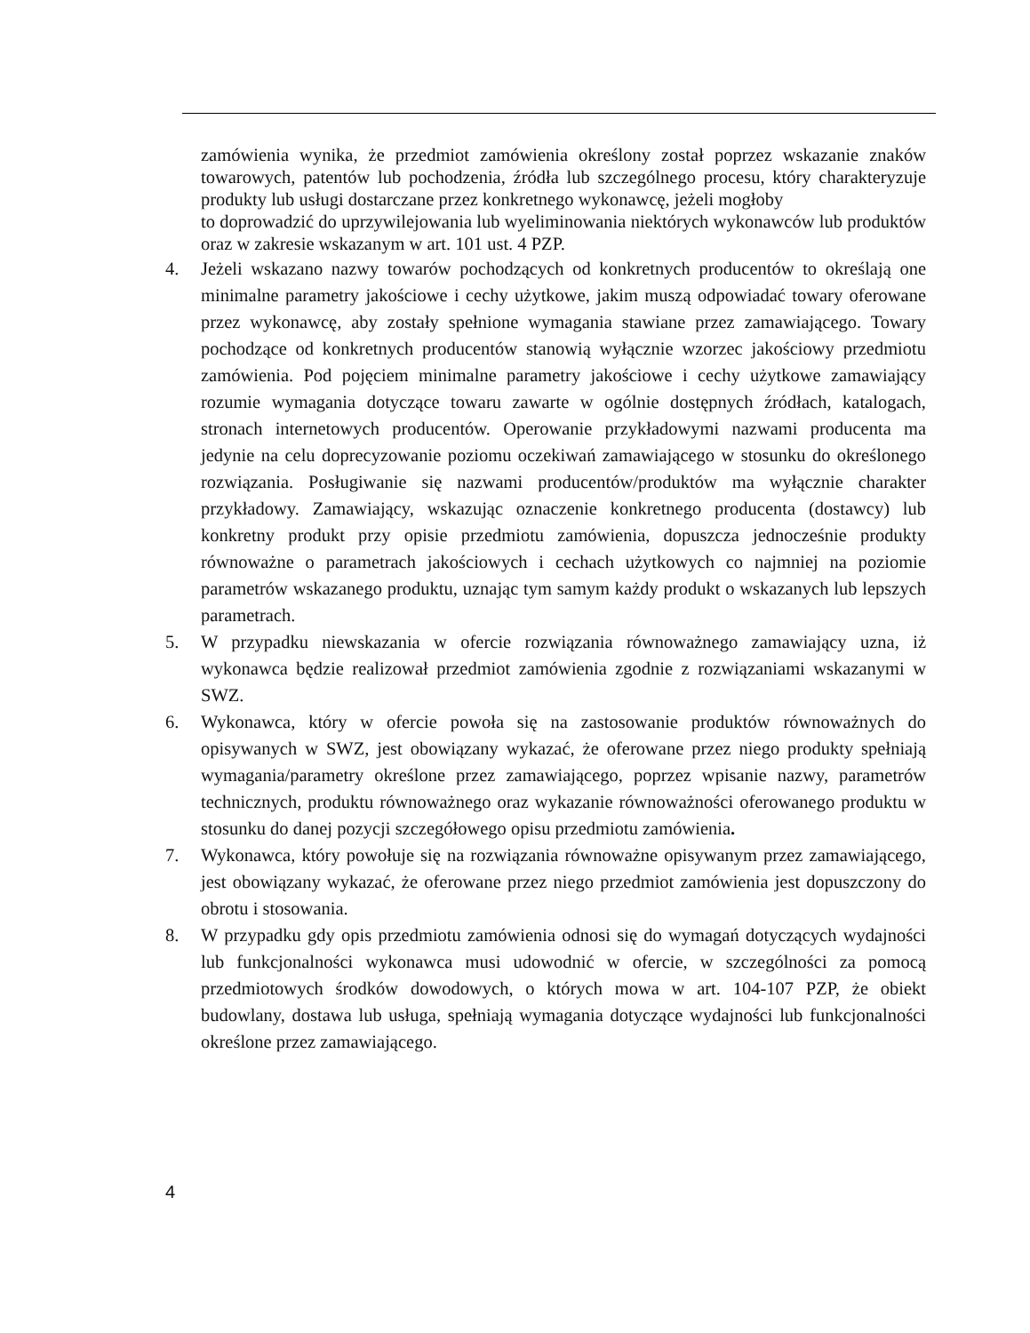zamówienia wynika, że przedmiot zamówienia określony został poprzez wskazanie znaków towarowych, patentów lub pochodzenia, źródła lub szczególnego procesu, który charakteryzuje produkty lub usługi dostarczane przez konkretnego wykonawcę, jeżeli mogłoby
to doprowadzić do uprzywilejowania lub wyeliminowania niektórych wykonawców lub produktów oraz w zakresie wskazanym w art. 101 ust. 4 PZP.
4. Jeżeli wskazano nazwy towarów pochodzących od konkretnych producentów to określają one minimalne parametry jakościowe i cechy użytkowe, jakim muszą odpowiadać towary oferowane przez wykonawcę, aby zostały spełnione wymagania stawiane przez zamawiającego. Towary pochodzące od konkretnych producentów stanowią wyłącznie wzorzec jakościowy przedmiotu zamówienia. Pod pojęciem minimalne parametry jakościowe i cechy użytkowe zamawiający rozumie wymagania dotyczące towaru zawarte w ogólnie dostępnych źródłach, katalogach, stronach internetowych producentów. Operowanie przykładowymi nazwami producenta ma jedynie na celu doprecyzowanie poziomu oczekiwań zamawiającego w stosunku do określonego rozwiązania. Posługiwanie się nazwami producentów/produktów ma wyłącznie charakter przykładowy. Zamawiający, wskazując oznaczenie konkretnego producenta (dostawcy) lub konkretny produkt przy opisie przedmiotu zamówienia, dopuszcza jednocześnie produkty równoważne o parametrach jakościowych i cechach użytkowych co najmniej na poziomie parametrów wskazanego produktu, uznając tym samym każdy produkt o wskazanych lub lepszych parametrach.
5. W przypadku niewskazania w ofercie rozwiązania równoważnego zamawiający uzna, iż wykonawca będzie realizował przedmiot zamówienia zgodnie z rozwiązaniami wskazanymi w SWZ.
6. Wykonawca, który w ofercie powoła się na zastosowanie produktów równoważnych do opisywanych w SWZ, jest obowiązany wykazać, że oferowane przez niego produkty spełniają wymagania/parametry określone przez zamawiającego, poprzez wpisanie nazwy, parametrów technicznych, produktu równoważnego oraz wykazanie równoważności oferowanego produktu w stosunku do danej pozycji szczegółowego opisu przedmiotu zamówienia.
7. Wykonawca, który powołuje się na rozwiązania równoważne opisywanym przez zamawiającego, jest obowiązany wykazać, że oferowane przez niego przedmiot zamówienia jest dopuszczony do obrotu i stosowania.
8. W przypadku gdy opis przedmiotu zamówienia odnosi się do wymagań dotyczących wydajności lub funkcjonalności wykonawca musi udowodnić w ofercie, w szczególności za pomocą przedmiotowych środków dowodowych, o których mowa w art. 104-107 PZP, że obiekt budowlany, dostawa lub usługa, spełniają wymagania dotyczące wydajności lub funkcjonalności określone przez zamawiającego.
4